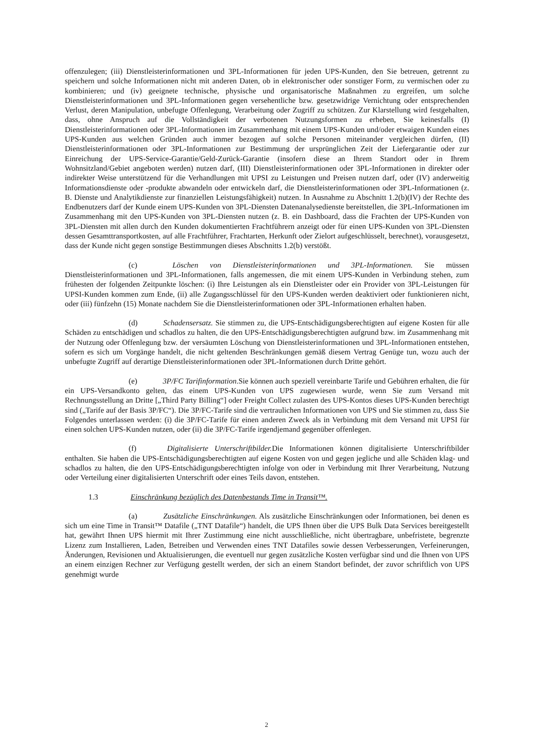offenzulegen; (iii) Dienstleisterinformationen und 3PL-Informationen für jeden UPS-Kunden, den Sie betreuen, getrennt zu speichern und solche Informationen nicht mit anderen Daten, ob in elektronischer oder sonstiger Form, zu vermischen oder zu kombinieren; und (iv) geeignete technische, physische und organisatorische Maßnahmen zu ergreifen, um solche Dienstleisterinformationen und 3PL-Informationen gegen versehentliche bzw. gesetzwidrige Vernichtung oder entsprechenden Verlust, deren Manipulation, unbefugte Offenlegung, Verarbeitung oder Zugriff zu schützen. Zur Klarstellung wird festgehalten, dass, ohne Anspruch auf die Vollständigkeit der verbotenen Nutzungsformen zu erheben, Sie keinesfalls (I) Dienstleisterinformationen oder 3PL-Informationen im Zusammenhang mit einem UPS-Kunden und/oder etwaigen Kunden eines UPS-Kunden aus welchen Gründen auch immer bezogen auf solche Personen miteinander vergleichen dürfen, (II) Dienstleisterinformationen oder 3PL-Informationen zur Bestimmung der ursprünglichen Zeit der Liefergarantie oder zur Einreichung der UPS-Service-Garantie/Geld-Zurück-Garantie (insofern diese an Ihrem Standort oder in Ihrem Wohnsitzland/Gebiet angeboten werden) nutzen darf, (III) Dienstleisterinformationen oder 3PL-Informationen in direkter oder indirekter Weise unterstützend für die Verhandlungen mit UPSI zu Leistungen und Preisen nutzen darf, oder (IV) anderweitig Informationsdienste oder -produkte abwandeln oder entwickeln darf, die Dienstleisterinformationen oder 3PL-Informationen (z. B. Dienste und Analytikdienste zur finanziellen Leistungsfähigkeit) nutzen. In Ausnahme zu Abschnitt 1.2(b)(IV) der Rechte des Endbenutzers darf der Kunde einem UPS-Kunden von 3PL-Diensten Datenanalysedienste bereitstellen, die 3PL-Informationen im Zusammenhang mit den UPS-Kunden von 3PL-Diensten nutzen (z. B. ein Dashboard, dass die Frachten der UPS-Kunden von 3PL-Diensten mit allen durch den Kunden dokumentierten Frachtführern anzeigt oder für einen UPS-Kunden von 3PL-Diensten dessen Gesamttransportkosten, auf alle Frachtführer, Frachtarten, Herkunft oder Zielort aufgeschlüsselt, berechnet), vorausgesetzt, dass der Kunde nicht gegen sonstige Bestimmungen dieses Abschnitts 1.2(b) verstößt.
(c) Löschen von Dienstleisterinformationen und 3PL-Informationen. Sie müssen Dienstleisterinformationen und 3PL-Informationen, falls angemessen, die mit einem UPS-Kunden in Verbindung stehen, zum frühesten der folgenden Zeitpunkte löschen: (i) Ihre Leistungen als ein Dienstleister oder ein Provider von 3PL-Leistungen für UPSI-Kunden kommen zum Ende, (ii) alle Zugangsschlüssel für den UPS-Kunden werden deaktiviert oder funktionieren nicht, oder (iii) fünfzehn (15) Monate nachdem Sie die Dienstleisterinformationen oder 3PL-Informationen erhalten haben.
(d) Schadensersatz. Sie stimmen zu, die UPS-Entschädigungsberechtigten auf eigene Kosten für alle Schäden zu entschädigen und schadlos zu halten, die den UPS-Entschädigungsberechtigten aufgrund bzw. im Zusammenhang mit der Nutzung oder Offenlegung bzw. der versäumten Löschung von Dienstleisterinformationen und 3PL-Informationen entstehen, sofern es sich um Vorgänge handelt, die nicht geltenden Beschränkungen gemäß diesem Vertrag Genüge tun, wozu auch der unbefugte Zugriff auf derartige Dienstleisterinformationen oder 3PL-Informationen durch Dritte gehört.
(e) 3P/FC Tarifinformation.Sie können auch speziell vereinbarte Tarife und Gebühren erhalten, die für ein UPS-Versandkonto gelten, das einem UPS-Kunden von UPS zugewiesen wurde, wenn Sie zum Versand mit Rechnungsstellung an Dritte [„Third Party Billing“] oder Freight Collect zulasten des UPS-Kontos dieses UPS-Kunden berechtigt sind („Tarife auf der Basis 3P/FC“). Die 3P/FC-Tarife sind die vertraulichen Informationen von UPS und Sie stimmen zu, dass Sie Folgendes unterlassen werden: (i) die 3P/FC-Tarife für einen anderen Zweck als in Verbindung mit dem Versand mit UPSI für einen solchen UPS-Kunden nutzen, oder (ii) die 3P/FC-Tarife irgendjemand gegenüber offenlegen.
(f) Digitalisierte Unterschriftbilder. Die Informationen können digitalisierte Unterschriftbilder enthalten. Sie haben die UPS-Entschädigungsberechtigten auf eigene Kosten von und gegen jegliche und alle Schäden klag- und schadlos zu halten, die den UPS-Entschädigungsberechtigten infolge von oder in Verbindung mit Ihrer Verarbeitung, Nutzung oder Verteilung einer digitalisierten Unterschrift oder eines Teils davon, entstehen.
1.3 Einschränkung bezüglich des Datenbestands Time in Transit™.
(a) Zusätzliche Einschränkungen. Als zusätzliche Einschränkungen oder Informationen, bei denen es sich um eine Time in Transit™ Datafile („TNT Datafile“) handelt, die UPS Ihnen über die UPS Bulk Data Services bereitgestellt hat, gewährt Ihnen UPS hiermit mit Ihrer Zustimmung eine nicht ausschließliche, nicht übertragbare, unbefristete, begrenzte Lizenz zum Installieren, Laden, Betreiben und Verwenden eines TNT Datafiles sowie dessen Verbesserungen, Verfeinerungen, Änderungen, Revisionen und Aktualisierungen, die eventuell nur gegen zusätzliche Kosten verfügbar sind und die Ihnen von UPS an einem einzigen Rechner zur Verfügung gestellt werden, der sich an einem Standort befindet, der zuvor schriftlich von UPS genehmigt wurde
2